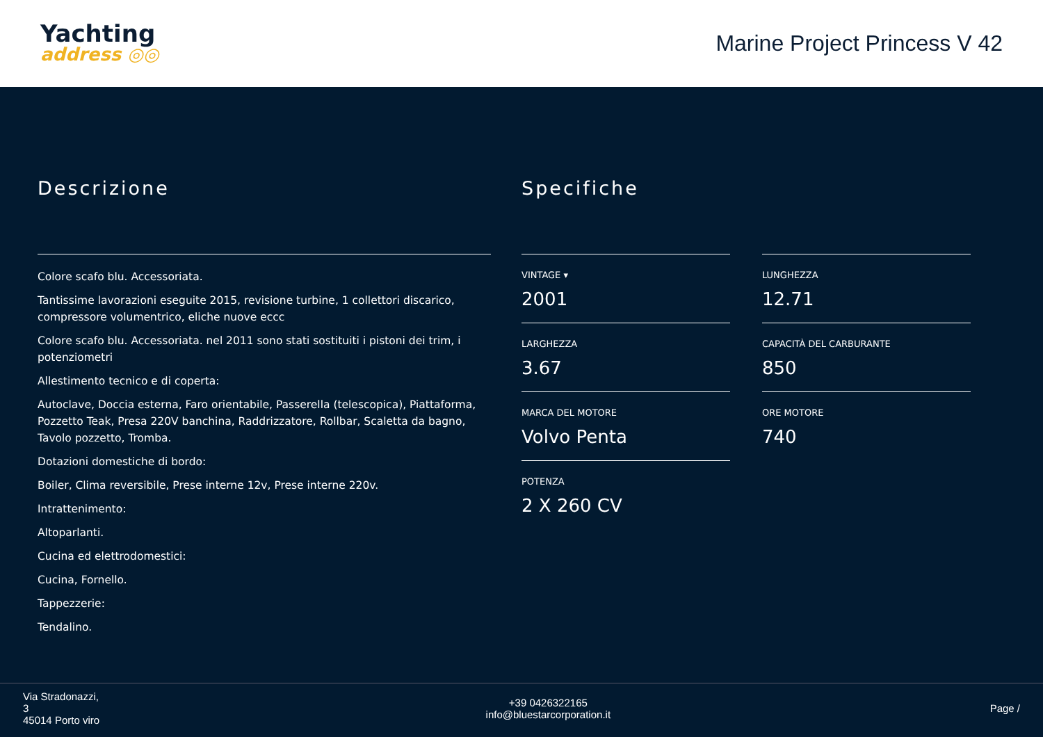Yachting
address ◎◎
Marine Project Princess V 42
Descrizione
Colore scafo blu. Accessoriata.
Tantissime lavorazioni eseguite 2015, revisione turbine, 1 collettori discarico, compressore volumentrico, eliche nuove eccc
Colore scafo blu. Accessoriata. nel 2011 sono stati sostituiti i pistoni dei trim, i potenziometri
Allestimento tecnico e di coperta:
Autoclave, Doccia esterna, Faro orientabile, Passerella (telescopica), Piattaforma, Pozzetto Teak, Presa 220V banchina, Raddrizzatore, Rollbar, Scaletta da bagno, Tavolo pozzetto, Tromba.
Dotazioni domestiche di bordo:
Boiler, Clima reversibile, Prese interne 12v, Prese interne 220v.
Intrattenimento:
Altoparlanti.
Cucina ed elettrodomestici:
Cucina, Fornello.
Tappezzerie:
Tendalino.
Specifiche
VINTAGE ▾
2001
LUNGHEZZA
12.71
LARGHEZZA
3.67
CAPACITÀ DEL CARBURANTE
850
MARCA DEL MOTORE
Volvo Penta
ORE MOTORE
740
POTENZA
2 X 260 CV
Via Stradonazzi,
3
45014 Porto viro
+39 0426322165
info@bluestarcorporation.it
Page /